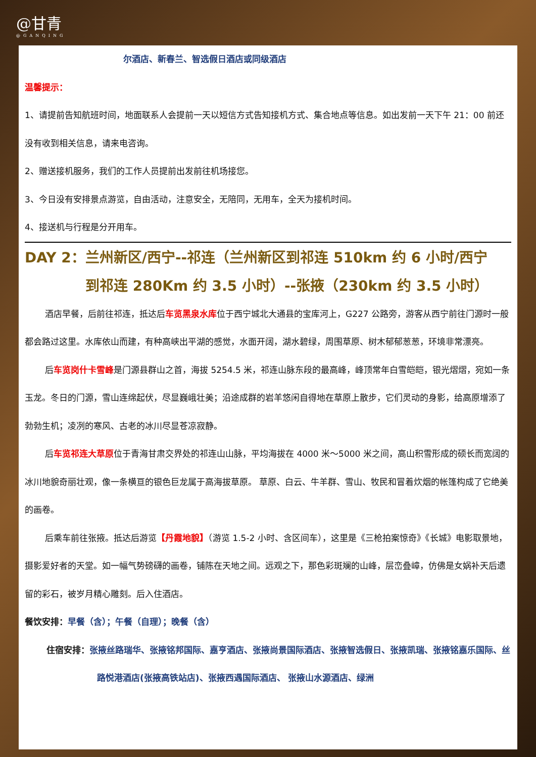@甘青
@GANQING
尔酒店、新春兰、智选假日酒店或同级酒店
温馨提示：
1、请提前告知航班时间，地面联系人会提前一天以短信方式告知接机方式、集合地点等信息。如出发前一天下午 21：00 前还没有收到相关信息，请来电咨询。
2、赠送接机服务，我们的工作人员提前出发前往机场接您。
3、今日没有安排景点游览，自由活动，注意安全，无陪同，无用车，全天为接机时间。
4、接送机与行程是分开用车。
DAY 2：兰州新区/西宁--祁连（兰州新区到祁连 510km 约 6 小时/西宁
到祁连 280Km 约 3.5 小时）--张掖（230km 约 3.5 小时）
酒店早餐，后前往祁连，抵达后车览黑泉水库位于西宁城北大通县的宝库河上，G227 公路旁，游客从西宁前往门源时一般都会路过这里。水库依山而建，有种高峡出平湖的感觉，水面开阔，湖水碧绿，周围草原、树木郁郁葱葱，环境非常漂亮。
后车览岗什卡雪峰是门源县群山之首，海拔 5254.5 米，祁连山脉东段的最高峰，峰顶常年白雪皑皑，银光熠熠，宛如一条玉龙。冬日的门源，雪山连绵起伏，尽显巍峨壮美；沿途成群的岩羊悠闲自得地在草原上散步，它们灵动的身影，给高原增添了勃勃生机；凌冽的寒风、古老的冰川尽显苍凉寂静。
后车览祁连大草原位于青海甘肃交界处的祁连山山脉，平均海拔在 4000 米～5000 米之间，高山积雪形成的硕长而宽阔的冰川地貌奇丽壮观，像一条横亘的银色巨龙属于高海拔草原。 草原、白云、牛羊群、雪山、牧民和冒着炊烟的帐篷构成了它绝美的画卷。
后乘车前往张掖。抵达后游览【丹霞地貌】（游览 1.5-2 小时、含区间车），这里是《三枪拍案惊奇》《长城》电影取景地，摄影爱好者的天堂。如一幅气势磅礴的画卷，铺陈在天地之间。远观之下，那色彩斑斓的山峰，层峦叠嶂，仿佛是女娲补天后遗留的彩石，被岁月精心雕刻。后入住酒店。
餐饮安排：早餐（含）；午餐（自理）；晚餐（含）
住宿安排：张掖丝路瑞华、张掖铭邦国际、嘉亨酒店、张掖尚景国际酒店、张掖智选假日、张掖凯瑞、张掖铭嘉乐国际、丝路悦港酒店(张掖高铁站店)、张掖西遇国际酒店、 张掖山水源酒店、绿洲